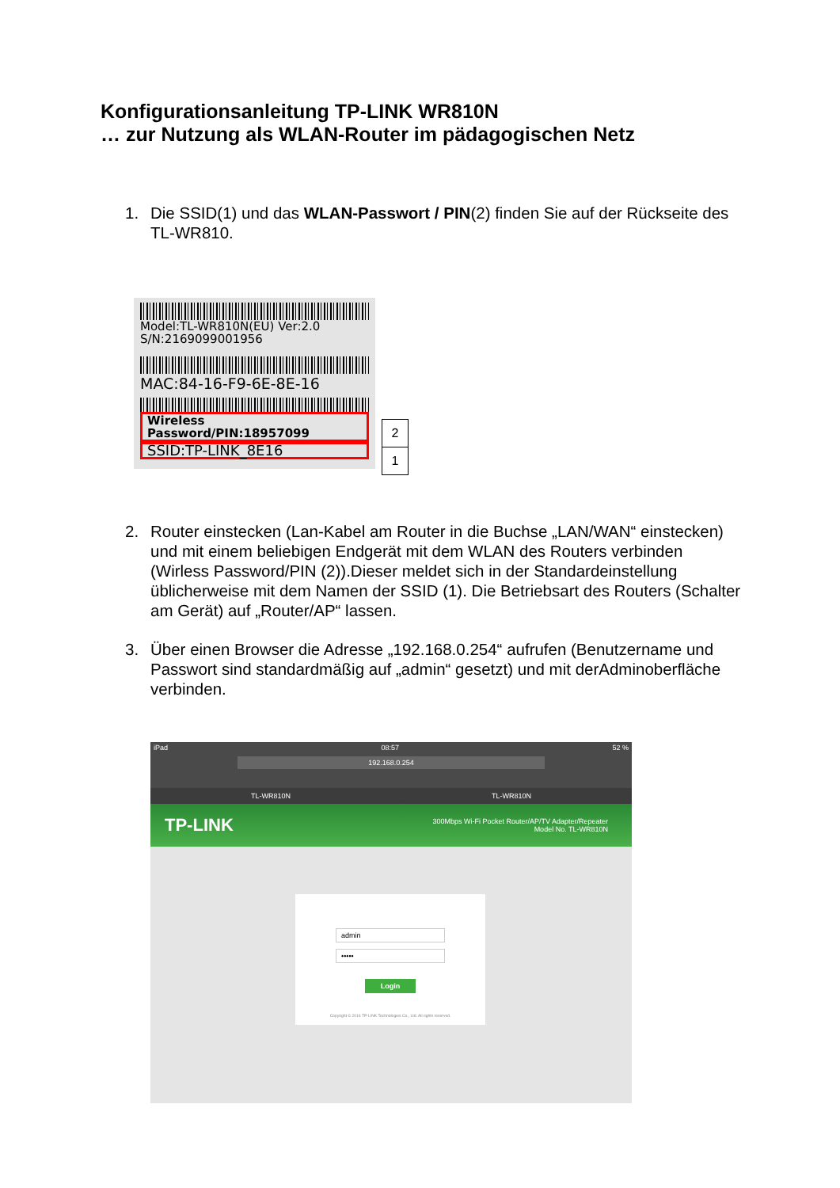Konfigurationsanleitung TP-LINK WR810N
… zur Nutzung als WLAN-Router im pädagogischen Netz
1. Die SSID(1) und das WLAN-Passwort / PIN(2) finden Sie auf der Rückseite des TL-WR810.
Model:TL-WR810N(EU) Ver:2.0
S/N:2169099001956
MAC:84-16-F9-6E-8E-16
Wireless Password/PIN:18957099
SSID:TP-LINK_8E16
2
1
2. Router einstecken (Lan-Kabel am Router in die Buchse „LAN/WAN“ einstecken) und mit einem beliebigen Endgerät mit dem WLAN des Routers verbinden (Wirless Password/PIN (2)).Dieser meldet sich in der Standardeinstellung üblicherweise mit dem Namen der SSID (1). Die Betriebsart des Routers (Schalter am Gerät) auf „Router/AP“ lassen.
3. Über einen Browser die Adresse „192.168.0.254“ aufrufen (Benutzername und Passwort sind standardmäßig auf „admin“ gesetzt) und mit derAdminoberfläche verbinden.
iPad 08:57 52 %
192.168.0.254
TL-WR810N TL-WR810N
TP-LINK 300Mbps Wi-Fi Pocket Router/AP/TV Adapter/Repeater
Model No. TL-WR810N
admin
•••••
Login
Copyright © 2016 TP-LINK Technologies Co., Ltd. All rights reserved.